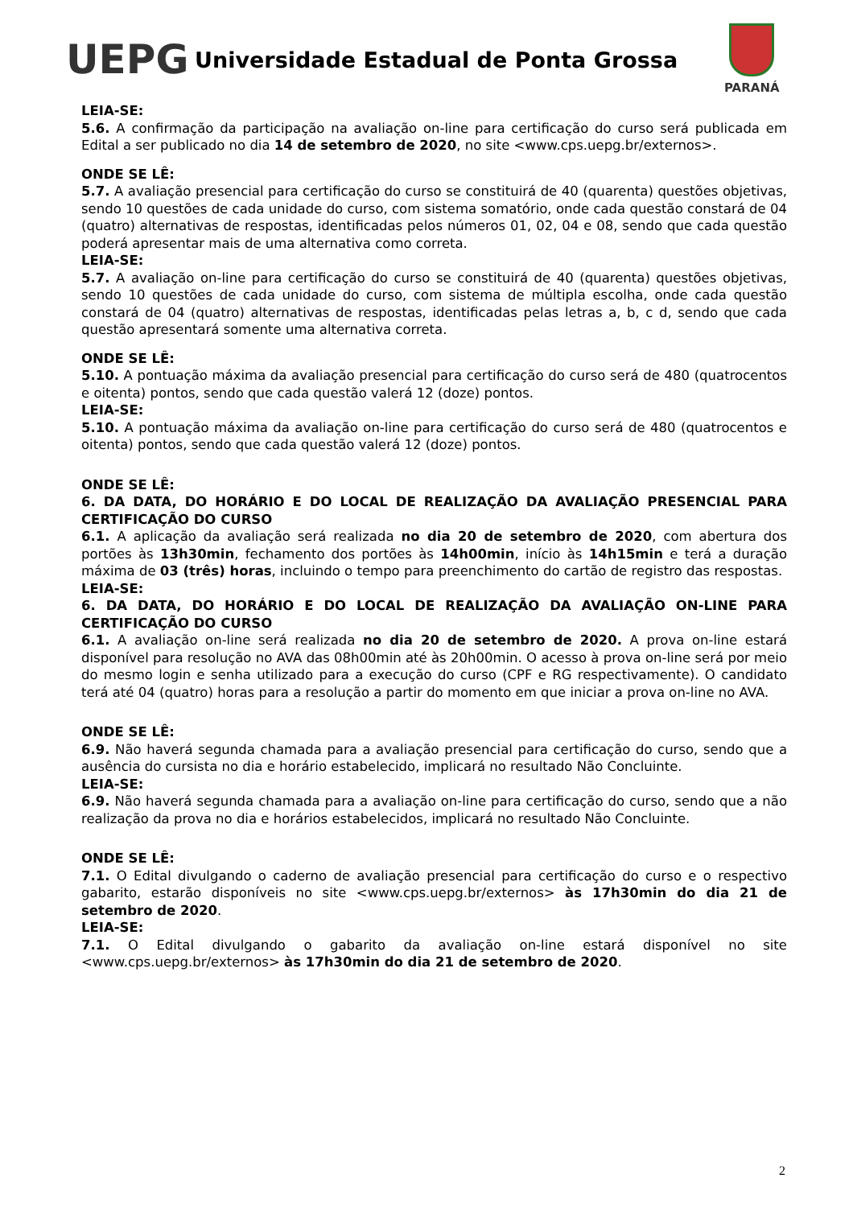UEPG
Universidade Estadual de Ponta Grossa
PARANÁ
LEIA-SE:
5.6. A confirmação da participação na avaliação on-line para certificação do curso será publicada em Edital a ser publicado no dia 14 de setembro de 2020, no site <www.cps.uepg.br/externos>.
ONDE SE LÊ:
5.7. A avaliação presencial para certificação do curso se constituirá de 40 (quarenta) questões objetivas, sendo 10 questões de cada unidade do curso, com sistema somatório, onde cada questão constará de 04 (quatro) alternativas de respostas, identificadas pelos números 01, 02, 04 e 08, sendo que cada questão poderá apresentar mais de uma alternativa como correta.
LEIA-SE:
5.7. A avaliação on-line para certificação do curso se constituirá de 40 (quarenta) questões objetivas, sendo 10 questões de cada unidade do curso, com sistema de múltipla escolha, onde cada questão constará de 04 (quatro) alternativas de respostas, identificadas pelas letras a, b, c d, sendo que cada questão apresentará somente uma alternativa correta.
ONDE SE LÊ:
5.10. A pontuação máxima da avaliação presencial para certificação do curso será de 480 (quatrocentos e oitenta) pontos, sendo que cada questão valerá 12 (doze) pontos.
LEIA-SE:
5.10. A pontuação máxima da avaliação on-line para certificação do curso será de 480 (quatrocentos e oitenta) pontos, sendo que cada questão valerá 12 (doze) pontos.
ONDE SE LÊ:
6. DA DATA, DO HORÁRIO E DO LOCAL DE REALIZAÇÃO DA AVALIAÇÃO PRESENCIAL PARA CERTIFICAÇÃO DO CURSO
6.1. A aplicação da avaliação será realizada no dia 20 de setembro de 2020, com abertura dos portões às 13h30min, fechamento dos portões às 14h00min, início às 14h15min e terá a duração máxima de 03 (três) horas, incluindo o tempo para preenchimento do cartão de registro das respostas.
LEIA-SE:
6. DA DATA, DO HORÁRIO E DO LOCAL DE REALIZAÇÃO DA AVALIAÇÃO ON-LINE PARA CERTIFICAÇÃO DO CURSO
6.1. A avaliação on-line será realizada no dia 20 de setembro de 2020. A prova on-line estará disponível para resolução no AVA das 08h00min até às 20h00min. O acesso à prova on-line será por meio do mesmo login e senha utilizado para a execução do curso (CPF e RG respectivamente). O candidato terá até 04 (quatro) horas para a resolução a partir do momento em que iniciar a prova on-line no AVA.
ONDE SE LÊ:
6.9. Não haverá segunda chamada para a avaliação presencial para certificação do curso, sendo que a ausência do cursista no dia e horário estabelecido, implicará no resultado Não Concluinte.
LEIA-SE:
6.9. Não haverá segunda chamada para a avaliação on-line para certificação do curso, sendo que a não realização da prova no dia e horários estabelecidos, implicará no resultado Não Concluinte.
ONDE SE LÊ:
7.1. O Edital divulgando o caderno de avaliação presencial para certificação do curso e o respectivo gabarito, estarão disponíveis no site <www.cps.uepg.br/externos> às 17h30min do dia 21 de setembro de 2020.
LEIA-SE:
7.1. O Edital divulgando o gabarito da avaliação on-line estará disponível no site <www.cps.uepg.br/externos> às 17h30min do dia 21 de setembro de 2020.
2